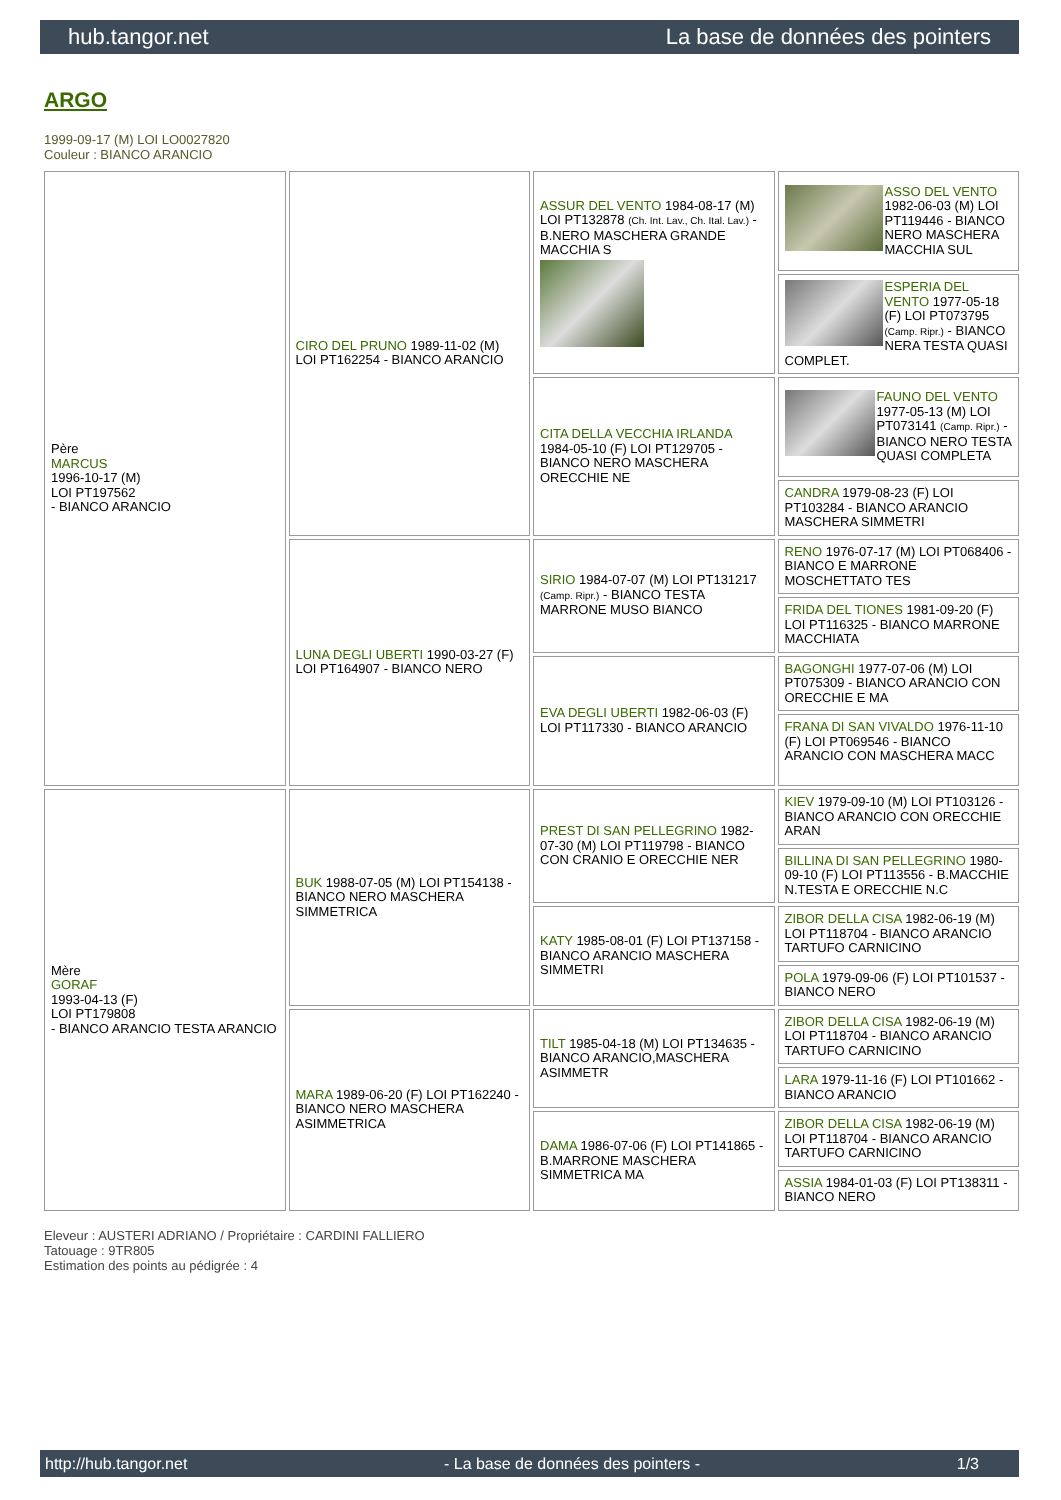hub.tangor.net La base de données des pointers
ARGO
1999-09-17 (M) LOI LO0027820
Couleur : BIANCO ARANCIO
| Père MARCUS 1996-10-17 (M) LOI PT197562 - BIANCO ARANCIO | CIRO DEL PRUNO 1989-11-02 (M) LOI PT162254 - BIANCO ARANCIO | ASSUR DEL VENTO 1984-08-17 (M) LOI PT132878 (Ch. Int. Lav., Ch. Ital. Lav.) - B.NERO MASCHERA GRANDE MACCHIA S | ASSO DEL VENTO 1982-06-03 (M) LOI PT119446 - BIANCO NERO MASCHERA MACCHIA SUL |
| | | | ESPERIA DEL VENTO 1977-05-18 (F) LOI PT073795 (Camp. Ripr.) - BIANCO NERA TESTA QUASI COMPLET. |
| | | CITA DELLA VECCHIA IRLANDA 1984-05-10 (F) LOI PT129705 - BIANCO NERO MASCHERA ORECCHIE NE | FAUNO DEL VENTO 1977-05-13 (M) LOI PT073141 (Camp. Ripr.) - BIANCO NERO TESTA QUASI COMPLETA |
| | | | CANDRA 1979-08-23 (F) LOI PT103284 - BIANCO ARANCIO MASCHERA SIMMETRI |
| | LUNA DEGLI UBERTI 1990-03-27 (F) LOI PT164907 - BIANCO NERO | SIRIO 1984-07-07 (M) LOI PT131217 (Camp. Ripr.) - BIANCO TESTA MARRONE MUSO BIANCO | RENO 1976-07-17 (M) LOI PT068406 - BIANCO E MARRONE MOSCHETTATO TES |
| | | | FRIDA DEL TIONES 1981-09-20 (F) LOI PT116325 - BIANCO MARRONE MACCHIATA |
| | | EVA DEGLI UBERTI 1982-06-03 (F) LOI PT117330 - BIANCO ARANCIO | BAGONGHI 1977-07-06 (M) LOI PT075309 - BIANCO ARANCIO CON ORECCHIE E MA |
| | | | FRANA DI SAN VIVALDO 1976-11-10 (F) LOI PT069546 - BIANCO ARANCIO CON MASCHERA MACC |
| Mère GORAF 1993-04-13 (F) LOI PT179808 - BIANCO ARANCIO TESTA ARANCIO | BUK 1988-07-05 (M) LOI PT154138 - BIANCO NERO MASCHERA SIMMETRICA | PREST DI SAN PELLEGRINO 1982-07-30 (M) LOI PT119798 - BIANCO CON CRANIO E ORECCHIE NER | KIEV 1979-09-10 (M) LOI PT103126 - BIANCO ARANCIO CON ORECCHIE ARAN |
| | | | BILLINA DI SAN PELLEGRINO 1980-09-10 (F) LOI PT113556 - B.MACCHIE N.TESTA E ORECCHIE N.C |
| | | KATY 1985-08-01 (F) LOI PT137158 - BIANCO ARANCIO MASCHERA SIMMETRI | ZIBOR DELLA CISA 1982-06-19 (M) LOI PT118704 - BIANCO ARANCIO TARTUFO CARNICINO |
| | | | POLA 1979-09-06 (F) LOI PT101537 - BIANCO NERO |
| | MARA 1989-06-20 (F) LOI PT162240 - BIANCO NERO MASCHERA ASIMMETRICA | TILT 1985-04-18 (M) LOI PT134635 - BIANCO ARANCIO,MASCHERA ASIMMETR | ZIBOR DELLA CISA 1982-06-19 (M) LOI PT118704 - BIANCO ARANCIO TARTUFO CARNICINO |
| | | | LARA 1979-11-16 (F) LOI PT101662 - BIANCO ARANCIO |
| | | DAMA 1986-07-06 (F) LOI PT141865 - B.MARRONE MASCHERA SIMMETRICA MA | ZIBOR DELLA CISA 1982-06-19 (M) LOI PT118704 - BIANCO ARANCIO TARTUFO CARNICINO |
| | | | ASSIA 1984-01-03 (F) LOI PT138311 - BIANCO NERO |
Eleveur : AUSTERI ADRIANO / Propriétaire : CARDINI FALLIERO
Tatouage : 9TR805
Estimation des points au pédigrée : 4
http://hub.tangor.net - La base de données des pointers - 1/3